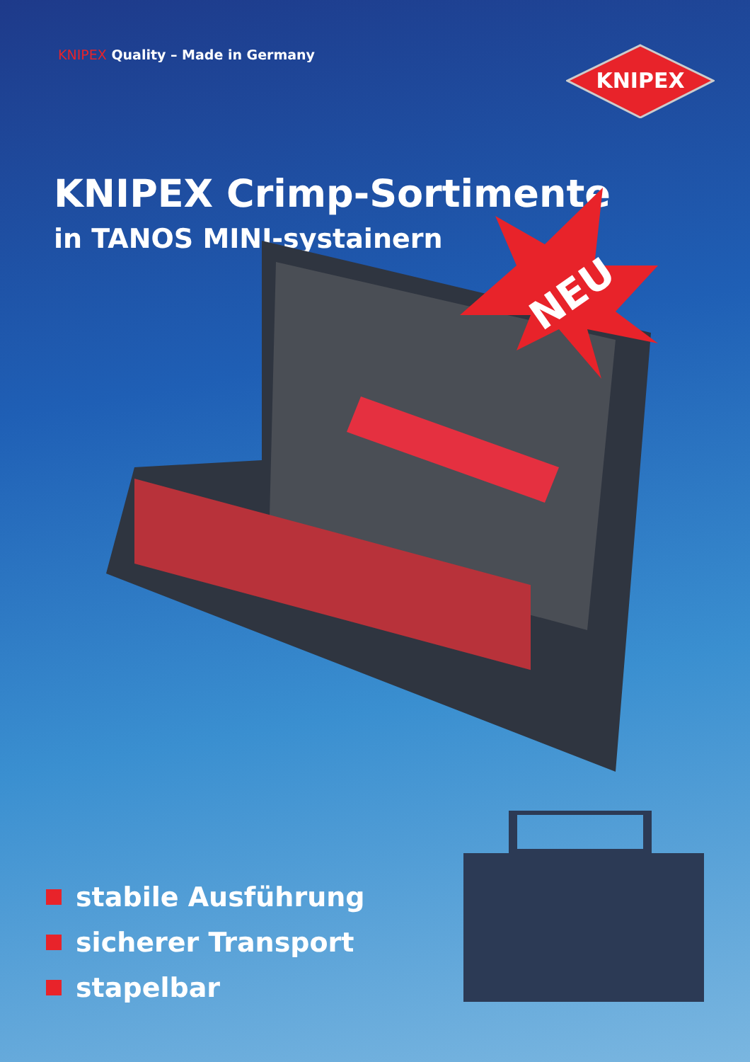KNIPEX Quality – Made in Germany
KNIPEX
KNIPEX Crimp-Sortimente
in TANOS MINI-systainern
NEU
stabile Ausführung
sicherer Transport
stapelbar